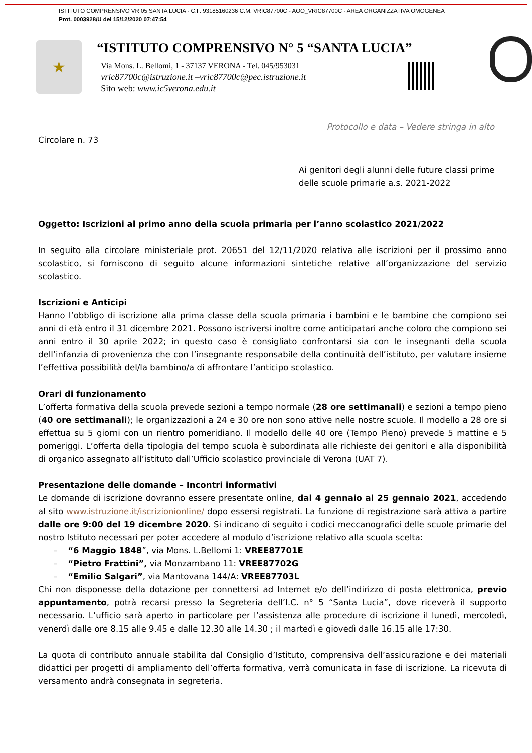ISTITUTO COMPRENSIVO VR 05 SANTA LUCIA - C.F. 93185160236 C.M. VRIC87700C - AOO_VRIC87700C - AREA ORGANIZZATIVA OMOGENEA
Prot. 0003928/U del 15/12/2020 07:47:54
★
“ISTITUTO COMPRENSIVO N° 5 “SANTA LUCIA”
Via Mons. L. Bellomi, 1 - 37137 VERONA - Tel. 045/953031
vric87700c@istruzione.it –vric87700c@pec.istruzione.it
Sito web: www.ic5verona.edu.it
Protocollo e data – Vedere stringa in alto
Circolare n. 73
Ai genitori degli alunni delle future classi prime
delle scuole primarie a.s. 2021-2022
Oggetto: Iscrizioni al primo anno della scuola primaria per l’anno scolastico 2021/2022
In seguito alla circolare ministeriale prot. 20651 del 12/11/2020 relativa alle iscrizioni per il prossimo anno scolastico, si forniscono di seguito alcune informazioni sintetiche relative all’organizzazione del servizio scolastico.
Iscrizioni e Anticipi
Hanno l’obbligo di iscrizione alla prima classe della scuola primaria i bambini e le bambine che compiono sei anni di età entro il 31 dicembre 2021. Possono iscriversi inoltre come anticipatari anche coloro che compiono sei anni entro il 30 aprile 2022; in questo caso è consigliato confrontarsi sia con le insegnanti della scuola dell’infanzia di provenienza che con l’insegnante responsabile della continuità dell’istituto, per valutare insieme l’effettiva possibilità del/la bambino/a di affrontare l’anticipo scolastico.
Orari di funzionamento
L’offerta formativa della scuola prevede sezioni a tempo normale (28 ore settimanali) e sezioni a tempo pieno (40 ore settimanali); le organizzazioni a 24 e 30 ore non sono attive nelle nostre scuole. Il modello a 28 ore si effettua su 5 giorni con un rientro pomeridiano. Il modello delle 40 ore (Tempo Pieno) prevede 5 mattine e 5 pomeriggi. L’offerta della tipologia del tempo scuola è subordinata alle richieste dei genitori e alla disponibilità di organico assegnato all’istituto dall’Ufficio scolastico provinciale di Verona (UAT 7).
Presentazione delle domande – Incontri informativi
Le domande di iscrizione dovranno essere presentate online, dal 4 gennaio al 25 gennaio 2021, accedendo al sito www.istruzione.it/iscrizionionline/ dopo essersi registrati. La funzione di registrazione sarà attiva a partire dalle ore 9:00 del 19 dicembre 2020. Si indicano di seguito i codici meccanografici delle scuole primarie del nostro Istituto necessari per poter accedere al modulo d’iscrizione relativo alla scuola scelta:
– “6 Maggio 1848”, via Mons. L.Bellomi 1: VREE87701E
– “Pietro Frattini”, via Monzambano 11: VREE87702G
– “Emilio Salgari”, via Mantovana 144/A: VREE87703L
Chi non disponesse della dotazione per connettersi ad Internet e/o dell’indirizzo di posta elettronica, previo appuntamento, potrà recarsi presso la Segreteria dell’I.C. n° 5 “Santa Lucia”, dove riceverà il supporto necessario. L’ufficio sarà aperto in particolare per l’assistenza alle procedure di iscrizione il lunedì, mercoledì, venerdì dalle ore 8.15 alle 9.45 e dalle 12.30 alle 14.30 ; il martedì e giovedì dalle 16.15 alle 17:30.
La quota di contributo annuale stabilita dal Consiglio d’Istituto, comprensiva dell’assicurazione e dei materiali didattici per progetti di ampliamento dell’offerta formativa, verrà comunicata in fase di iscrizione. La ricevuta di versamento andrà consegnata in segreteria.